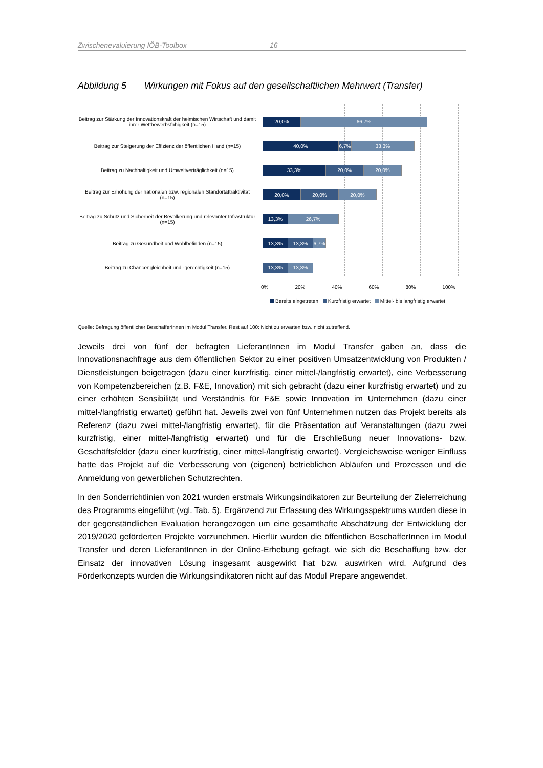Zwischenevaluierung IÖB-Toolbox 16
Abbildung 5 Wirkungen mit Fokus auf den gesellschaftlichen Mehrwert (Transfer)
Beitrag zur Stärkung der Innovationskraft der heimischen Wirtschaft und damit ihrer Wettbewerbsfähigkeit (n=15)
20,0% 66,7%
Beitrag zur Steigerung der Effizienz der öffentlichen Hand (n=15)
40,0% 6,7% 33,3%
Beitrag zu Nachhaltigkeit und Umweltverträglichkeit (n=15)
33,3% 20,0% 20,0%
Beitrag zur Erhöhung der nationalen bzw. regionalen Standortattraktivität (n=15)
20,0% 20,0% 20,0%
Beitrag zu Schutz und Sicherheit der Bevölkerung und relevanter Infrastruktur (n=15)
13,3% 26,7%
Beitrag zu Gesundheit und Wohlbefinden (n=15)
13,3% 13,3% 6,7%
Beitrag zu Chancengleichheit und -gerechtigkeit (n=15)
13,3% 13,3%
0% 20% 40% 60% 80% 100%
Bereits eingetreten Kurzfristig erwartet Mittel- bis langfristig erwartet
Quelle: Befragung öffentlicher BeschafferInnen im Modul Transfer. Rest auf 100: Nicht zu erwarten bzw. nicht zutreffend.
Jeweils drei von fünf der befragten LieferantInnen im Modul Transfer gaben an, dass die Innovationsnachfrage aus dem öffentlichen Sektor zu einer positiven Umsatzentwicklung von Produkten / Dienstleistungen beigetragen (dazu einer kurzfristig, einer mittel-/langfristig erwartet), eine Verbesserung von Kompetenzbereichen (z.B. F&E, Innovation) mit sich gebracht (dazu einer kurzfristig erwartet) und zu einer erhöhten Sensibilität und Verständnis für F&E sowie Innovation im Unternehmen (dazu einer mittel-/langfristig erwartet) geführt hat. Jeweils zwei von fünf Unternehmen nutzen das Projekt bereits als Referenz (dazu zwei mittel-/langfristig erwartet), für die Präsentation auf Veranstaltungen (dazu zwei kurzfristig, einer mittel-/langfristig erwartet) und für die Erschließung neuer Innovations- bzw. Geschäftsfelder (dazu einer kurzfristig, einer mittel-/langfristig erwartet). Vergleichsweise weniger Einfluss hatte das Projekt auf die Verbesserung von (eigenen) betrieblichen Abläufen und Prozessen und die Anmeldung von gewerblichen Schutzrechten.
In den Sonderrichtlinien von 2021 wurden erstmals Wirkungsindikatoren zur Beurteilung der Zielerreichung des Programms eingeführt (vgl. Tab. 5). Ergänzend zur Erfassung des Wirkungsspektrums wurden diese in der gegenständlichen Evaluation herangezogen um eine gesamthafte Abschätzung der Entwicklung der 2019/2020 geförderten Projekte vorzunehmen. Hierfür wurden die öffentlichen BeschafferInnen im Modul Transfer und deren LieferantInnen in der Online-Erhebung gefragt, wie sich die Beschaffung bzw. der Einsatz der innovativen Lösung insgesamt ausgewirkt hat bzw. auswirken wird. Aufgrund des Förderkonzepts wurden die Wirkungsindikatoren nicht auf das Modul Prepare angewendet.